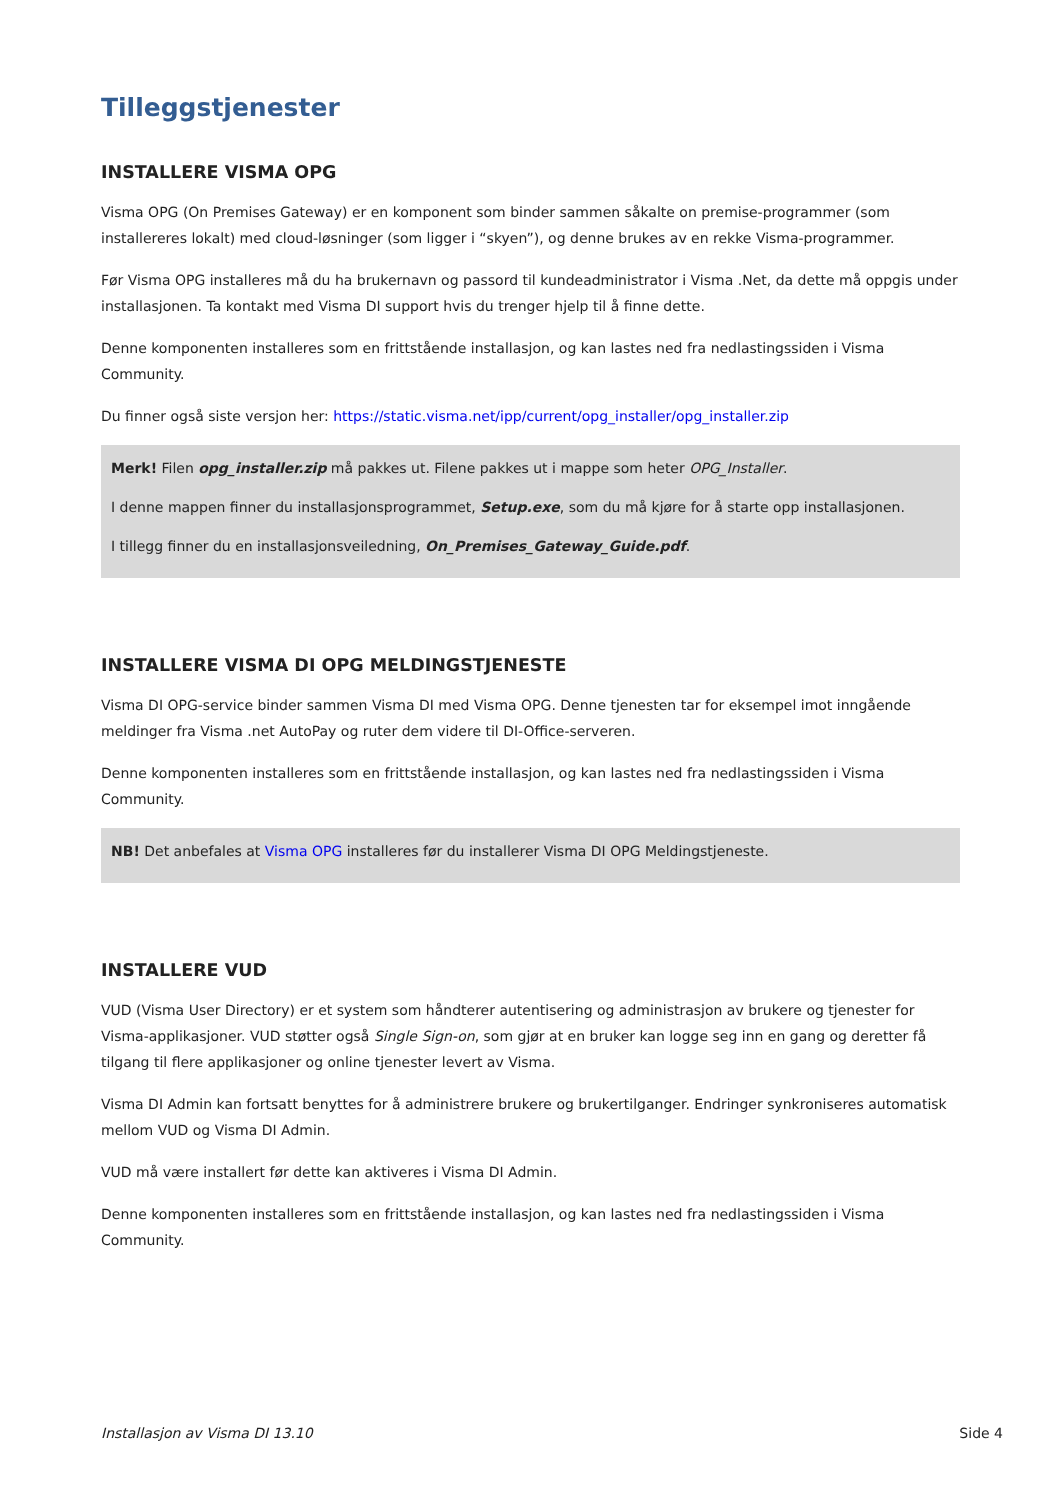Tilleggstjenester
INSTALLERE VISMA OPG
Visma OPG (On Premises Gateway) er en komponent som binder sammen såkalte on premise-programmer (som installereres lokalt) med cloud-løsninger (som ligger i “skyen”), og denne brukes av en rekke Visma-programmer.
Før Visma OPG installeres må du ha brukernavn og passord til kundeadministrator i Visma .Net, da dette må oppgis under installasjonen. Ta kontakt med Visma DI support hvis du trenger hjelp til å finne dette.
Denne komponenten installeres som en frittstående installasjon, og kan lastes ned fra nedlastingssiden i Visma Community.
Du finner også siste versjon her: https://static.visma.net/ipp/current/opg_installer/opg_installer.zip
Merk! Filen opg_installer.zip må pakkes ut. Filene pakkes ut i mappe som heter OPG_Installer.
I denne mappen finner du installasjonsprogrammet, Setup.exe, som du må kjøre for å starte opp installasjonen.
I tillegg finner du en installasjonsveiledning, On_Premises_Gateway_Guide.pdf.
INSTALLERE VISMA DI OPG MELDINGSTJENESTE
Visma DI OPG-service binder sammen Visma DI med Visma OPG. Denne tjenesten tar for eksempel imot inngående meldinger fra Visma .net AutoPay og ruter dem videre til DI-Office-serveren.
Denne komponenten installeres som en frittstående installasjon, og kan lastes ned fra nedlastingssiden i Visma Community.
NB! Det anbefales at Visma OPG installeres før du installerer Visma DI OPG Meldingstjeneste.
INSTALLERE VUD
VUD (Visma User Directory) er et system som håndterer autentisering og administrasjon av brukere og tjenester for Visma-applikasjoner. VUD støtter også Single Sign-on, som gjør at en bruker kan logge seg inn en gang og deretter få tilgang til flere applikasjoner og online tjenester levert av Visma.
Visma DI Admin kan fortsatt benyttes for å administrere brukere og brukertilganger. Endringer synkroniseres automatisk mellom VUD og Visma DI Admin.
VUD må være installert før dette kan aktiveres i Visma DI Admin.
Denne komponenten installeres som en frittstående installasjon, og kan lastes ned fra nedlastingssiden i Visma Community.
Installasjon av Visma DI 13.10 Side 4